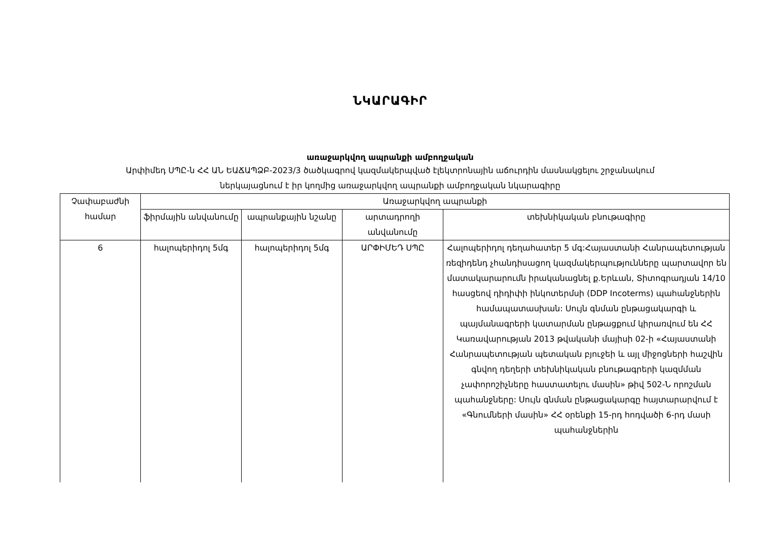ՆԿԱՐԱԳԻՐ
առաջարկվող ապրանքի ամբողջական
Արփիմեդ ՍՊԸ-ն ՀՀ ԱՆ ԵԱՃԱՊՁԲ-2023/3 ծածկագրով կազմակերպված էլեկտրոնային աճուրդին մասնակցելու շրջանակում
ներկայացնում է իր կողմից առաջարկվող ապրանքի ամբողջական նկարագիրը
| Չափաբաժնի համար | Առաջարկվող ապրանքի | | | |
| --- | --- | --- | --- | --- |
| | ֆիրմային անվանումը | ապրանքային նշանը | արտադրողի անվանումը | տեխնիկական բնութագիրը |
| 6 | հալոպերիդոլ 5մգ | հալոպերիդոլ 5մգ | ԱՐՓԻՄԵԴ ՍՊԸ | Հալոպերիդոլ դեղահատեր 5 մգ:Հայաստանի Հանրապետության ռեզիդենդ չհանդիսացող կազմակերպությունները պարտավոր են մատակարարումն իրականացնել ք.Երևան, Տիտոգրադյան 14/10 հասցեով դիդիփի ինկոտերմսի (DDP Incoterms) պահանջներին համապատասխան: Սույն գնման ընթացակարգի և պայմանագրերի կատարման ընթացքում կիրառվում են ՀՀ Կառավարության 2013 թվականի մայիսի 02-ի «Հայաստանի Հանրապետության պետական բյուջեի և այլ միջոցների հաշվին գնվող դեղերի տեխնիկական բնութագրերի կազմման չափորոշիչները հաստատելու մասին» թիվ 502-Ն որոշման պահանջները: Սույն գնման ընթացակարգը հայտարարվում է «Գնումների մասին» ՀՀ օրենքի 15-րդ հոդվածի 6-րդ մասի պահանջներին |